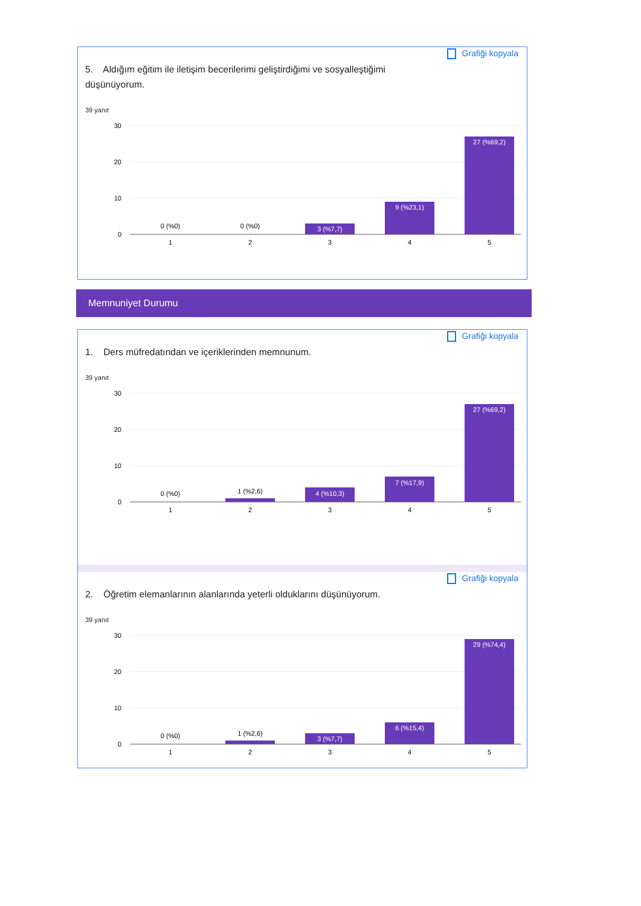Grafiği kopyala
5. Aldığım eğitim ile iletişim becerilerimi geliştirdiğimi ve sosyalleştiğimi düşünüyorum.
39 yanıt
30
20
10
0
0 (%0)
0 (%0)
3 (%7,7)
9 (%23,1)
27 (%69,2)
1
2
3
4
5
Memnuniyet Durumu
Grafiği kopyala
1. Ders müfredatından ve içeriklerinden memnunum.
39 yanıt
30
20
10
0
0 (%0)
1 (%2,6)
4 (%10,3)
7 (%17,9)
27 (%69,2)
1
2
3
4
5
Grafiği kopyala
2. Öğretim elemanlarının alanlarında yeterli olduklarını düşünüyorum.
39 yanıt
30
20
10
0
0 (%0)
1 (%2,6)
3 (%7,7)
6 (%15,4)
29 (%74,4)
1
2
3
4
5